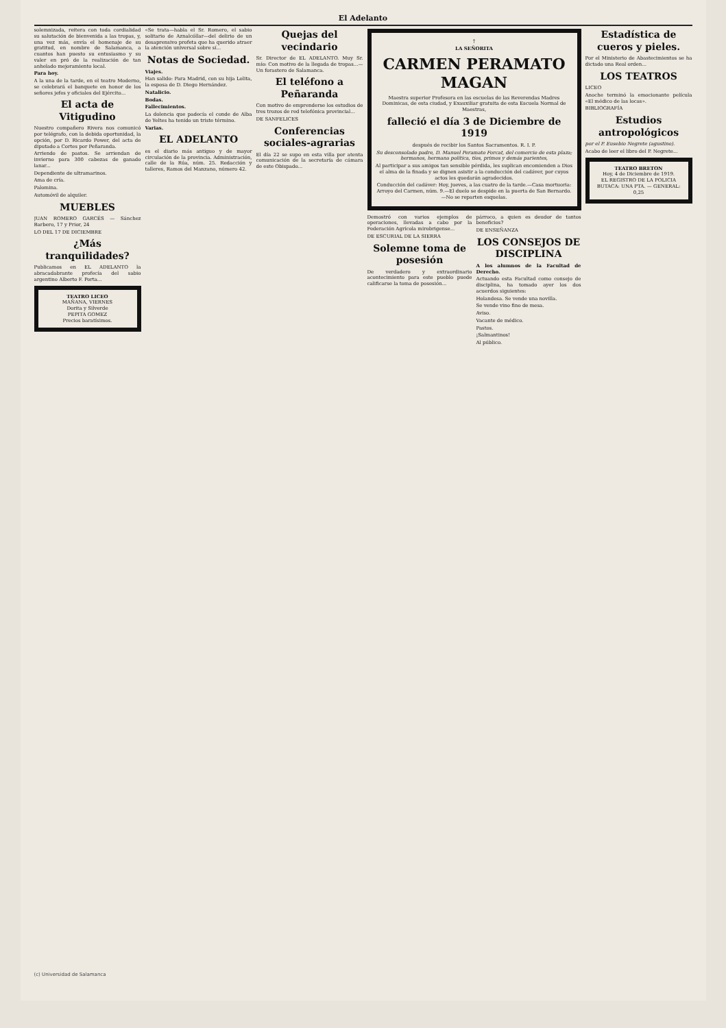El Adelanto
solemnizada, reitera con toda cordialidad su salutación de bienvenida a las tropas, y, una vez más, envía el homenaje de su gratitud, en nombre de Salamanca, a cuantos han puesto su entusiasmo y su valer en pró de la realización de tan anhelado mejoramiento local.
Para hoy.
A la una de la tarde, en el teatro Moderno, se celebrará el banquete en honor de los señores jefes y oficiales del Ejército...
El acta de Vitigudino
Nuestro compañero Rivera nos comunicó por telégrafo, con la debida oportunidad, la opción, por D. Ricardo Power, del acta de diputado a Cortes por Peñaranda.
Arriendo de pastos. Se arriendan de invierno para 300 cabezas de ganado lanar...
Dependiente de ultramarinos.
Ama de cría.
Palomina.
Automóvil de alquiler.
MUEBLES
JUAN ROMERO GARCÉS — Sánchez Barbero, 17 y Prior, 24
LO DEL 17 DE DICIEMBRE
¿Más tranquilidades?
Publicamos en EL ADELANTO la abracadabrante profecía del sabio argentino Alberto F. Porta...
TEATRO LICEO
MAÑANA, VIERNES
Dorita y Silverde
PEPITA GOMEZ
Precios baratísimos.
«Se trata—habla el Sr. Romero, el sabio solitario de Aznalcóllar—del delirio de un desaprensivo profeta que ha querido atraer la atención universal sobre sí...
Notas de Sociedad.
Viajes.
Han salido: Para Madrid, con su hija Lolita, la esposa de D. Diego Hernández.
Natalicio.
Bodas.
Fallecimientos.
La dolencia que padecía el conde de Alba de Yeltes ha tenido un triste término.
Varias.
EL ADELANTO
es el diario más antiguo y de mayor circulación de la provincia. Administración, calle de la Rúa, núm. 25. Redacción y talleres, Ramos del Manzano, número 42.
Quejas del vecindario
Sr. Director de EL ADELANTO. Muy Sr. mío: Con motivo de la llegada de tropas...—Un forastero de Salamanca.
El teléfono a Peñaranda
Con motivo de emprenderse los estudios de tres trozos de red telefónica provincial...
DE SANFELICES
Conferencias sociales-agrarias
El día 22 se supo en esta villa por atenta comunicación de la secretaría de cámara de este Obispado...
†
LA SEÑORITA
CARMEN PERAMATO MAGAN
Maestra superior Profesora en las escuelas de las Reverendas Madres Dominicas, de esta ciudad, y Exauxiliar gratuita de esta Escuela Normal de Maestras,
falleció el día 3 de Diciembre de 1919
después de recibir los Santos Sacramentos. R. I. P.
Su desconsolado padre, D. Manuel Peramato Forcat, del comercio de esta plaza; hermanos, hermana política, tíos, primos y demás parientes,
Al participar a sus amigos tan sensible pérdida, les suplican encomienden a Dios el alma de la finada y se dignen asistir a la conducción del cadáver, por cuyos actos les quedarán agradecidos.
Conducción del cadáver: Hoy, jueves, a las cuatro de la tarde.—Casa mortuoria: Arroyo del Carmen, núm. 9.—El duelo se despide en la puerta de San Bernardo.—No se reparten esquelas.
Demostró con varios ejemplos de operaciones, llevadas a cabo por la Federación Agrícola mirobrigense...
DE ESCURIAL DE LA SIERRA
Solemne toma de posesión
De verdadero y extraordinario acontecimiento para este pueblo puede calificarse la toma de posesión...
párroco, a quien es deudor de tantos beneficios?
DE ENSEÑANZA
LOS CONSEJOS DE DISCIPLINA
A los alumnos de la Facultad de Derecho.
Actuando esta Facultad como consejo de disciplina, ha tomado ayer los dos acuerdos siguientes:
Holandesa. Se vende una novilla.
Se vende vino fino de mesa.
Aviso.
Vacante de médico.
Pastos.
¡Salmantinos!
Al público.
Estadística de cueros y pieles.
Por el Ministerio de Abastecimientos se ha dictado una Real orden...
LOS TEATROS
LICEO
Anoche terminó la emocionante película «El médico de las locas».
BIBLIOGRAFÍA
Estudios antropológicos
por el P. Eusebio Negrete (agustino).
Acabo de leer el libro del P. Negrete...
TEATRO BRETON
Hoy, 4 de Diciembre de 1919.
EL REGISTRO DE LA POLICIA
BUTACA: UNA PTA. — GENERAL: 0,25
(c) Universidad de Salamanca